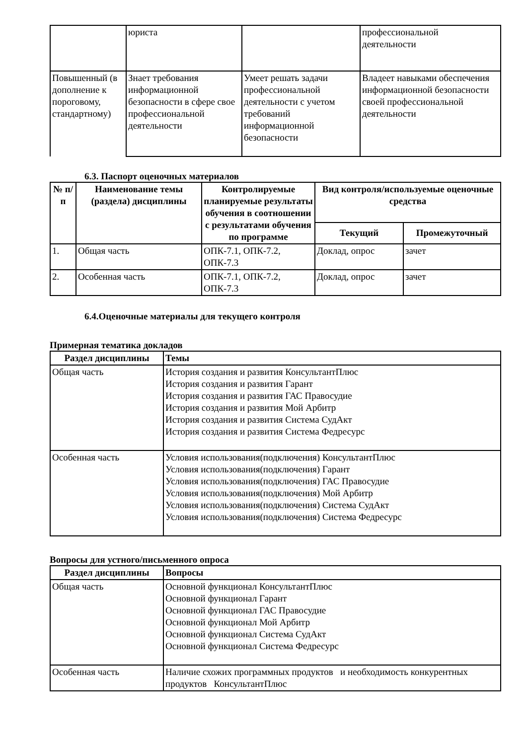| | юриста | | профессиональной деятельности |
| Повышенный (в дополнение к пороговому, стандартному) | Знает требования информационной безопасности в сфере свое профессиональной деятельности | Умеет решать задачи профессиональной деятельности с учетом требований информационной безопасности | Владеет навыками обеспечения информационной безопасности своей профессиональной деятельности |
6.3. Паспорт оценочных материалов
| № п/п | Наименование темы (раздела) дисциплины | Контролируемые планируемые результаты обучения в соотношении с результатами обучения по программе | Вид контроля/используемые оценочные средства | |
| --- | --- | --- | --- | --- |
| | | | Текущий | Промежуточный |
| 1. | Общая часть | ОПК-7.1, ОПК-7.2, ОПК-7.3 | Доклад, опрос | зачет |
| 2. | Особенная часть | ОПК-7.1, ОПК-7.2, ОПК-7.3 | Доклад, опрос | зачет |
6.4.Оценочные материалы для текущего контроля
Примерная тематика докладов
| Раздел дисциплины | Темы |
| --- | --- |
| Общая часть | История создания и развития КонсультантПлюс История создания и развития Гарант История создания и развития ГАС Правосудие История создания и развития Мой Арбитр История создания и развития Система СудАкт История создания и развития Система Федресурс |
| Особенная часть | Условия использования(подключения) КонсультантПлюс Условия использования(подключения) Гарант Условия использования(подключения) ГАС Правосудие Условия использования(подключения) Мой Арбитр Условия использования(подключения) Система СудАкт Условия использования(подключения) Система Федресурс |
Вопросы для устного/письменного опроса
| Раздел дисциплины | Вопросы |
| --- | --- |
| Общая часть | Основной функционал КонсультантПлюс Основной функционал Гарант Основной функционал ГАС Правосудие Основной функционал Мой Арбитр Основной функционал Система СудАкт Основной функционал Система Федресурс |
| Особенная часть | Наличие схожих программных продуктов и необходимость конкурентных продуктов КонсультантПлюс |